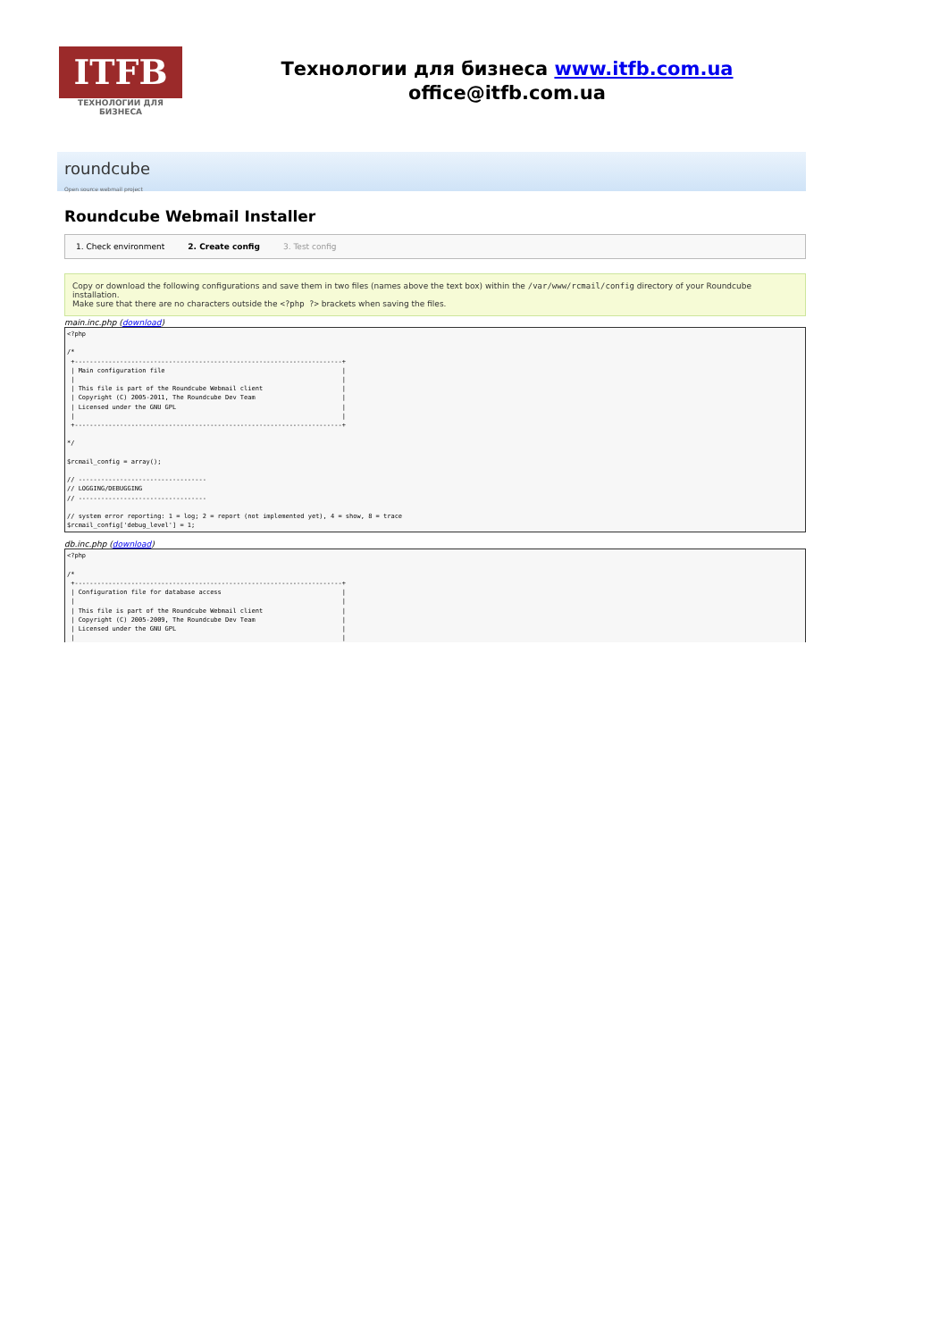ITFB
ТЕХНОЛОГИИ ДЛЯ БИЗНЕСА
Технологии для бизнеса www.itfb.com.ua
office@itfb.com.ua
roundcube
Open source webmail project
Roundcube Webmail Installer
1. Check environment 2. Create config 3. Test config
Copy or download the following configurations and save them in two files (names above the text box) within the /var/www/rcmail/config directory of your Roundcube installation.
Make sure that there are no characters outside the <?php ?> brackets when saving the files.
main.inc.php (download)
<?php

/*
 +-----------------------------------------------------------------------+
 | Main configuration file                                               |
 |                                                                       |
 | This file is part of the Roundcube Webmail client                     |
 | Copyright (C) 2005-2011, The Roundcube Dev Team                       |
 | Licensed under the GNU GPL                                            |
 |                                                                       |
 +-----------------------------------------------------------------------+

*/

$rcmail_config = array();

// ----------------------------------
// LOGGING/DEBUGGING
// ----------------------------------

// system error reporting: 1 = log; 2 = report (not implemented yet), 4 = show, 8 = trace
$rcmail_config['debug_level'] = 1;
db.inc.php (download)
<?php

/*
 +-----------------------------------------------------------------------+
 | Configuration file for database access                                |
 |                                                                       |
 | This file is part of the Roundcube Webmail client                     |
 | Copyright (C) 2005-2009, The Roundcube Dev Team                       |
 | Licensed under the GNU GPL                                            |
 |                                                                       |